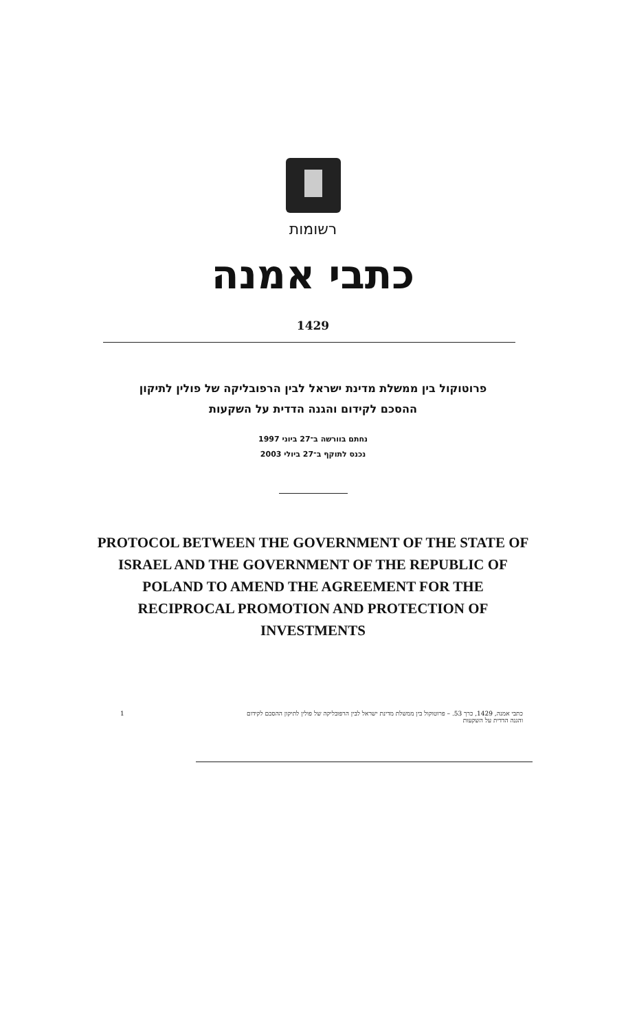רשומות
כתבי אמנה
1429
פרוטוקול בין ממשלת מדינת ישראל לבין הרפובליקה של פולין לתיקון
ההסכם לקידום והגנה הדדית על השקעות
נחתם בוורשה ב־27 ביוני 1997
נכנס לתוקף ב־27 ביולי 2003
PROTOCOL BETWEEN THE GOVERNMENT OF THE STATE OF
ISRAEL AND THE GOVERNMENT OF THE REPUBLIC OF
POLAND TO AMEND THE AGREEMENT FOR THE
RECIPROCAL PROMOTION AND PROTECTION OF
INVESTMENTS
1 כתבי אמנה, 1429, כרך 53. – פרוטוקול בין ממשלת מדינת ישראל לבין הרפובליקה של פולין לתיקון ההסכם לקידום
והגנה הדדית על השקעות